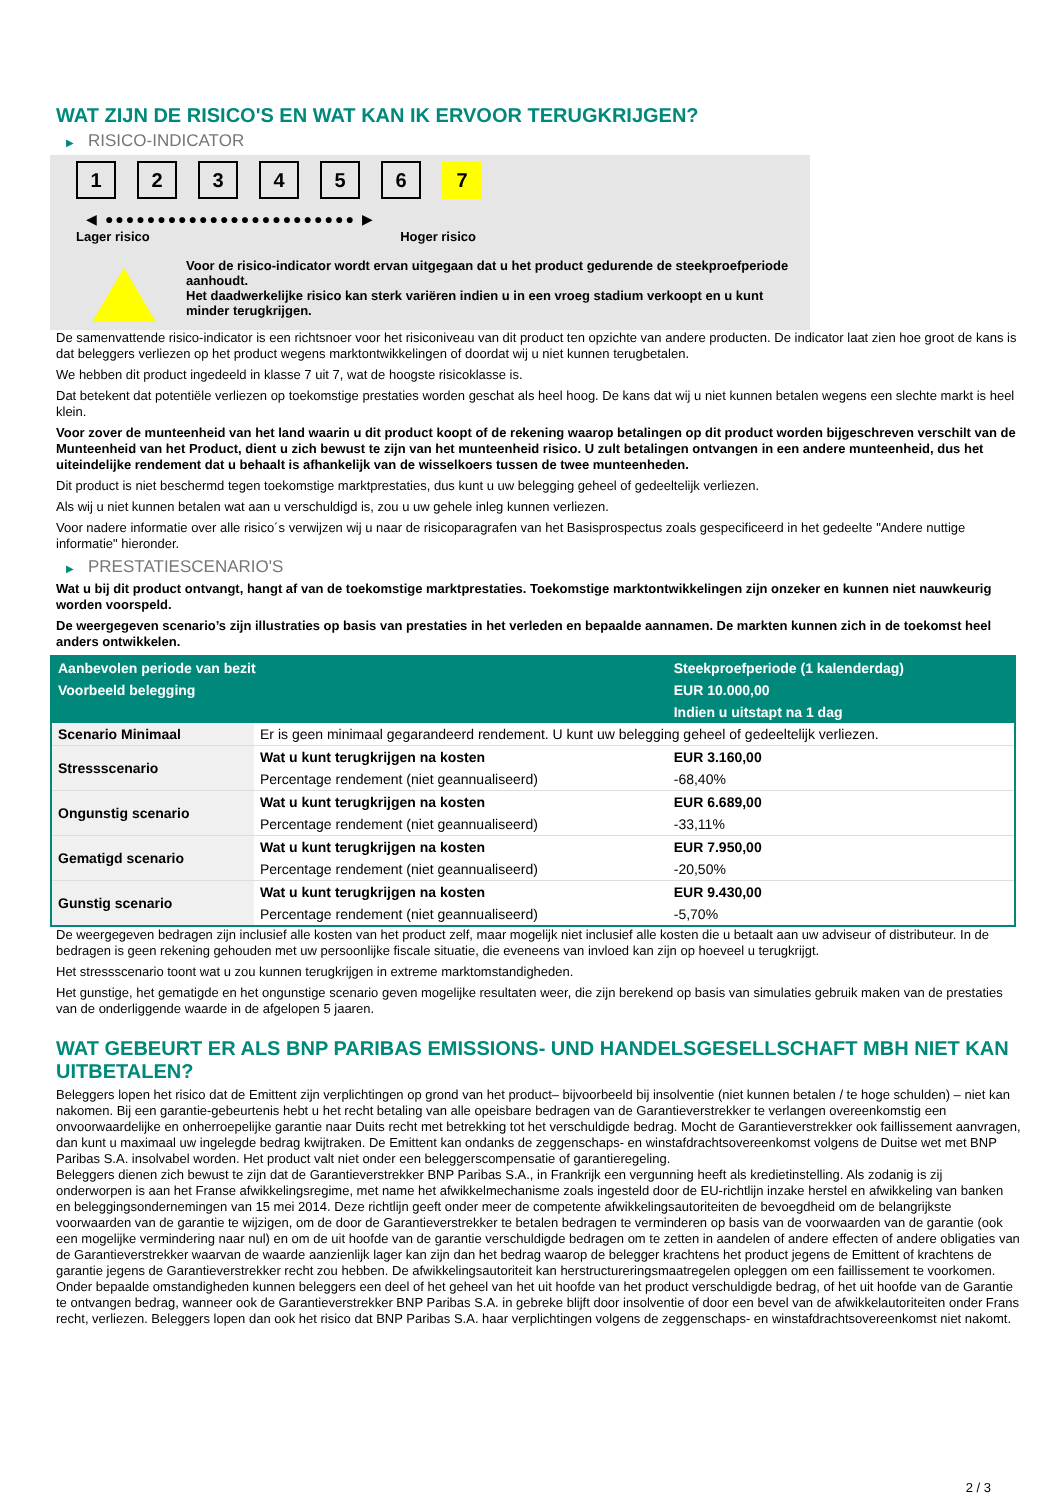WAT ZIJN DE RISICO'S EN WAT KAN IK ERVOOR TERUGKRIJGEN?
▶ RISICO-INDICATOR
1 2 3 4 5 6 7
◀ ●●●●●●●●●●●●●●●●●●●●●●●● ▶
Lager risico Hoger risico
Voor de risico-indicator wordt ervan uitgegaan dat u het product gedurende de steekproefperiode aanhoudt.
Het daadwerkelijke risico kan sterk variëren indien u in een vroeg stadium verkoopt en u kunt minder terugkrijgen.
De samenvattende risico-indicator is een richtsnoer voor het risiconiveau van dit product ten opzichte van andere producten. De indicator laat zien hoe groot de kans is dat beleggers verliezen op het product wegens marktontwikkelingen of doordat wij u niet kunnen terugbetalen.
We hebben dit product ingedeeld in klasse 7 uit 7, wat de hoogste risicoklasse is.
Dat betekent dat potentiële verliezen op toekomstige prestaties worden geschat als heel hoog. De kans dat wij u niet kunnen betalen wegens een slechte markt is heel klein.
Voor zover de munteenheid van het land waarin u dit product koopt of de rekening waarop betalingen op dit product worden bijgeschreven verschilt van de Munteenheid van het Product, dient u zich bewust te zijn van het munteenheid risico. U zult betalingen ontvangen in een andere munteenheid, dus het uiteindelijke rendement dat u behaalt is afhankelijk van de wisselkoers tussen de twee munteenheden.
Dit product is niet beschermd tegen toekomstige marktprestaties, dus kunt u uw belegging geheel of gedeeltelijk verliezen.
Als wij u niet kunnen betalen wat aan u verschuldigd is, zou u uw gehele inleg kunnen verliezen.
Voor nadere informatie over alle risico´s verwijzen wij u naar de risicoparagrafen van het Basisprospectus zoals gespecificeerd in het gedeelte "Andere nuttige informatie" hieronder.
▶ PRESTATIESCENARIO'S
Wat u bij dit product ontvangt, hangt af van de toekomstige marktprestaties. Toekomstige marktontwikkelingen zijn onzeker en kunnen niet nauwkeurig worden voorspeld.
De weergegeven scenario’s zijn illustraties op basis van prestaties in het verleden en bepaalde aannamen. De markten kunnen zich in de toekomst heel anders ontwikkelen.
| Aanbevolen periode van bezit | | Steekproefperiode (1 kalenderdag) |
| --- | --- | --- |
| Voorbeeld belegging | | EUR 10.000,00 |
| | | Indien u uitstapt na 1 dag |
| Scenario Minimaal | Er is geen minimaal gegarandeerd rendement. U kunt uw belegging geheel of gedeeltelijk verliezen. | |
| Stressscenario | Wat u kunt terugkrijgen na kosten | EUR 3.160,00 |
| | Percentage rendement (niet geannualiseerd) | -68,40% |
| Ongunstig scenario | Wat u kunt terugkrijgen na kosten | EUR 6.689,00 |
| | Percentage rendement (niet geannualiseerd) | -33,11% |
| Gematigd scenario | Wat u kunt terugkrijgen na kosten | EUR 7.950,00 |
| | Percentage rendement (niet geannualiseerd) | -20,50% |
| Gunstig scenario | Wat u kunt terugkrijgen na kosten | EUR 9.430,00 |
| | Percentage rendement (niet geannualiseerd) | -5,70% |
De weergegeven bedragen zijn inclusief alle kosten van het product zelf, maar mogelijk niet inclusief alle kosten die u betaalt aan uw adviseur of distributeur. In de bedragen is geen rekening gehouden met uw persoonlijke fiscale situatie, die eveneens van invloed kan zijn op hoeveel u terugkrijgt.
Het stressscenario toont wat u zou kunnen terugkrijgen in extreme marktomstandigheden.
Het gunstige, het gematigde en het ongunstige scenario geven mogelijke resultaten weer, die zijn berekend op basis van simulaties gebruik maken van de prestaties van de onderliggende waarde in de afgelopen 5 jaaren.
WAT GEBEURT ER ALS BNP PARIBAS EMISSIONS- UND HANDELSGESELLSCHAFT MBH NIET KAN UITBETALEN?
Beleggers lopen het risico dat de Emittent zijn verplichtingen op grond van het product– bijvoorbeeld bij insolventie (niet kunnen betalen / te hoge schulden) – niet kan nakomen. Bij een garantie-gebeurtenis hebt u het recht betaling van alle opeisbare bedragen van de Garantieverstrekker te verlangen overeenkomstig een onvoorwaardelijke en onherroepelijke garantie naar Duits recht met betrekking tot het verschuldigde bedrag. Mocht de Garantieverstrekker ook faillissement aanvragen, dan kunt u maximaal uw ingelegde bedrag kwijtraken. De Emittent kan ondanks de zeggenschaps- en winstafdrachtsovereenkomst volgens de Duitse wet met BNP Paribas S.A. insolvabel worden. Het product valt niet onder een beleggerscompensatie of garantieregeling.
Beleggers dienen zich bewust te zijn dat de Garantieverstrekker BNP Paribas S.A., in Frankrijk een vergunning heeft als kredietinstelling. Als zodanig is zij onderworpen is aan het Franse afwikkelingsregime, met name het afwikkelmechanisme zoals ingesteld door de EU-richtlijn inzake herstel en afwikkeling van banken en beleggingsondernemingen van 15 mei 2014. Deze richtlijn geeft onder meer de competente afwikkelingsautoriteiten de bevoegdheid om de belangrijkste voorwaarden van de garantie te wijzigen, om de door de Garantieverstrekker te betalen bedragen te verminderen op basis van de voorwaarden van de garantie (ook een mogelijke vermindering naar nul) en om de uit hoofde van de garantie verschuldigde bedragen om te zetten in aandelen of andere effecten of andere obligaties van de Garantieverstrekker waarvan de waarde aanzienlijk lager kan zijn dan het bedrag waarop de belegger krachtens het product jegens de Emittent of krachtens de garantie jegens de Garantieverstrekker recht zou hebben. De afwikkelingsautoriteit kan herstructureringsmaatregelen opleggen om een faillissement te voorkomen. Onder bepaalde omstandigheden kunnen beleggers een deel of het geheel van het uit hoofde van het product verschuldigde bedrag, of het uit hoofde van de Garantie te ontvangen bedrag, wanneer ook de Garantieverstrekker BNP Paribas S.A. in gebreke blijft door insolventie of door een bevel van de afwikkelautoriteiten onder Frans recht, verliezen. Beleggers lopen dan ook het risico dat BNP Paribas S.A. haar verplichtingen volgens de zeggenschaps- en winstafdrachtsovereenkomst niet nakomt.
2 / 3